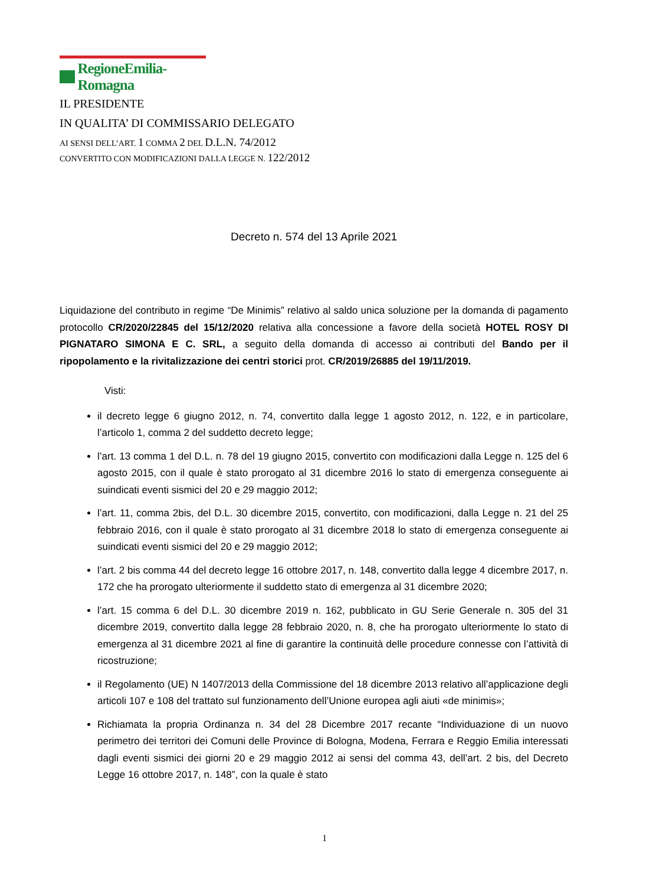RegioneEmilia-Romagna
IL PRESIDENTE
IN QUALITA’ DI COMMISSARIO DELEGATO
AI SENSI DELL’ART. 1 COMMA 2 DEL D.L.N. 74/2012
CONVERTITO CON MODIFICAZIONI DALLA LEGGE N. 122/2012
Decreto n. 574 del 13 Aprile 2021
Liquidazione del contributo in regime “De Minimis” relativo al saldo unica soluzione per la domanda di pagamento protocollo CR/2020/22845 del 15/12/2020 relativa alla concessione a favore della società HOTEL ROSY DI PIGNATARO SIMONA E C. SRL, a seguito della domanda di accesso ai contributi del Bando per il ripopolamento e la rivitalizzazione dei centri storici prot. CR/2019/26885 del 19/11/2019.
Visti:
il decreto legge 6 giugno 2012, n. 74, convertito dalla legge 1 agosto 2012, n. 122, e in particolare, l’articolo 1, comma 2 del suddetto decreto legge;
l’art. 13 comma 1 del D.L. n. 78 del 19 giugno 2015, convertito con modificazioni dalla Legge n. 125 del 6 agosto 2015, con il quale è stato prorogato al 31 dicembre 2016 lo stato di emergenza conseguente ai suindicati eventi sismici del 20 e 29 maggio 2012;
l’art. 11, comma 2bis, del D.L. 30 dicembre 2015, convertito, con modificazioni, dalla Legge n. 21 del 25 febbraio 2016, con il quale è stato prorogato al 31 dicembre 2018 lo stato di emergenza conseguente ai suindicati eventi sismici del 20 e 29 maggio 2012;
l’art. 2 bis comma 44 del decreto legge 16 ottobre 2017, n. 148, convertito dalla legge 4 dicembre 2017, n. 172 che ha prorogato ulteriormente il suddetto stato di emergenza al 31 dicembre 2020;
l’art. 15 comma 6 del D.L. 30 dicembre 2019 n. 162, pubblicato in GU Serie Generale n. 305 del 31 dicembre 2019, convertito dalla legge 28 febbraio 2020, n. 8, che ha prorogato ulteriormente lo stato di emergenza al 31 dicembre 2021 al fine di garantire la continuità delle procedure connesse con l’attività di ricostruzione;
il Regolamento (UE) N 1407/2013 della Commissione del 18 dicembre 2013 relativo all’applicazione degli articoli 107 e 108 del trattato sul funzionamento dell’Unione europea agli aiuti «de minimis»;
Richiamata la propria Ordinanza n. 34 del 28 Dicembre 2017 recante “Individuazione di un nuovo perimetro dei territori dei Comuni delle Province di Bologna, Modena, Ferrara e Reggio Emilia interessati dagli eventi sismici dei giorni 20 e 29 maggio 2012 ai sensi del comma 43, dell’art. 2 bis, del Decreto Legge 16 ottobre 2017, n. 148”, con la quale è stato
1